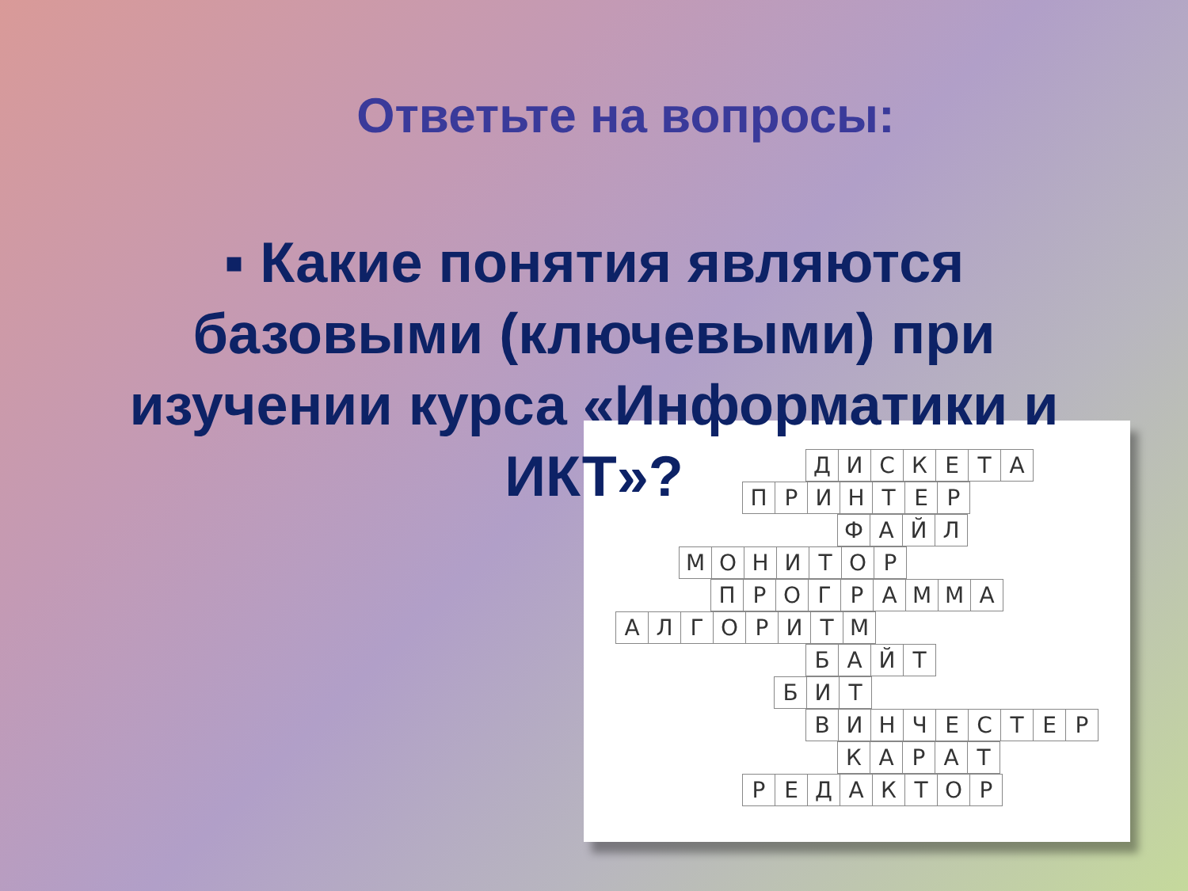Ответьте на вопросы:
▪ Какие понятия являются базовыми (ключевыми) при изучении курса «Информатики и ИКТ»?
ДИСКЕТА
ПРИНТЕР
ФАЙЛ
МОНИТОР
ПРОГРАММА
АЛГОРИТМ
БАЙТ
БИТ
ВИНЧЕСТЕР
КАРАТ
РЕДАКТОР